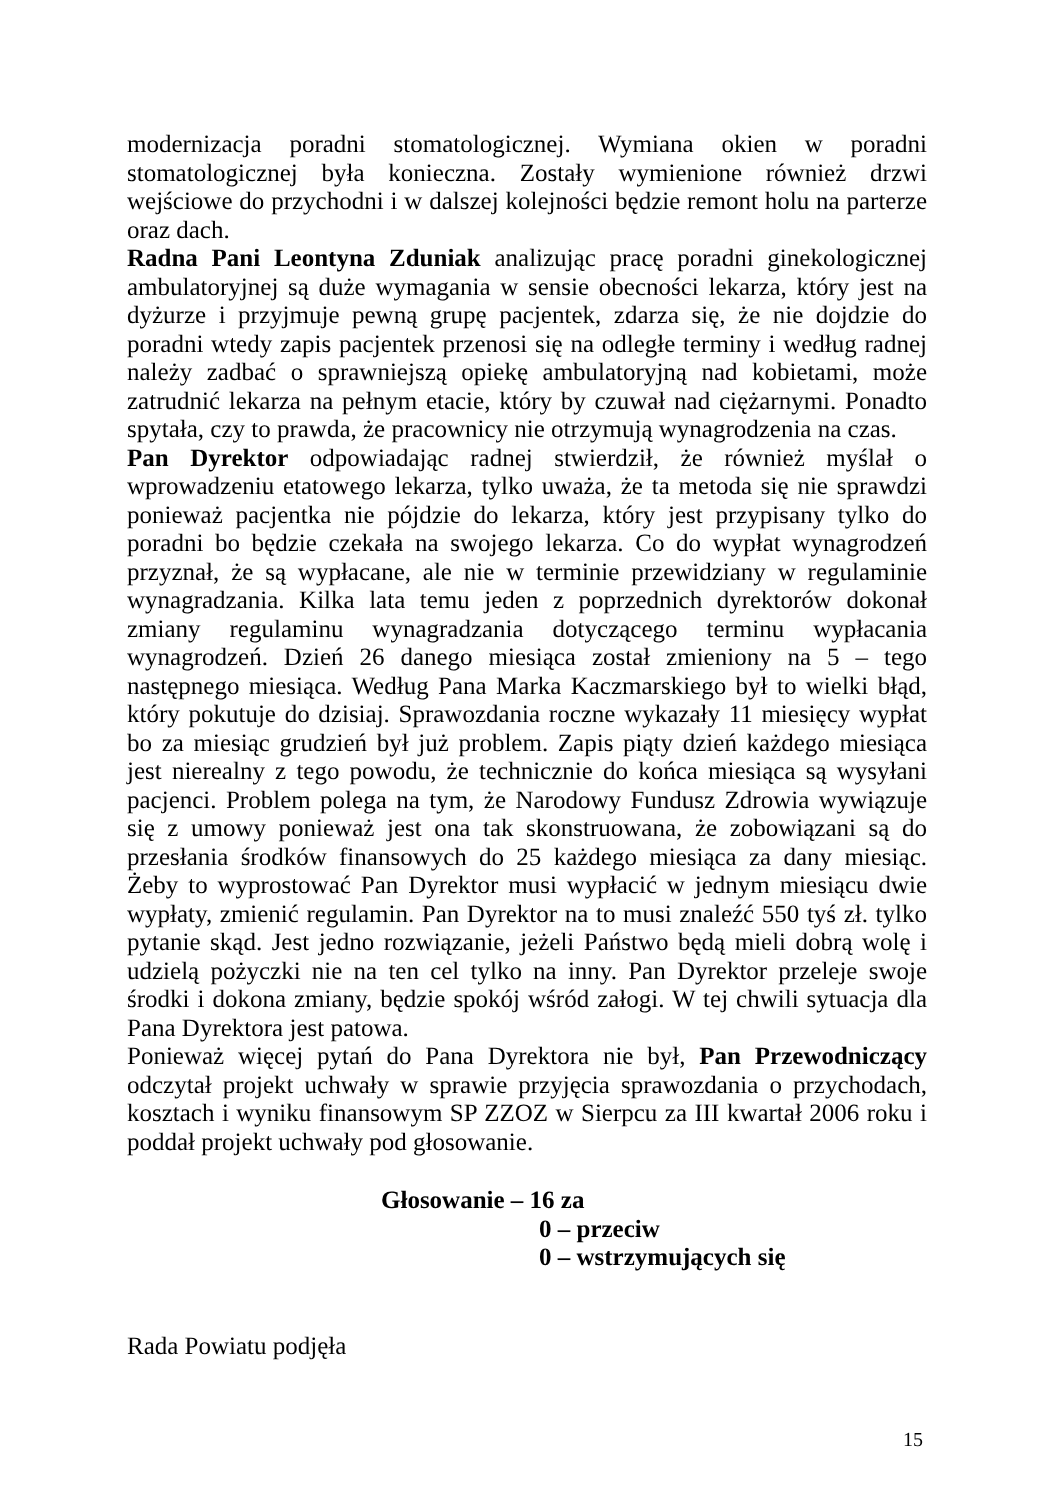modernizacja poradni stomatologicznej. Wymiana okien w poradni stomatologicznej była konieczna. Zostały wymienione również drzwi wejściowe do przychodni i w dalszej kolejności będzie remont holu na parterze oraz dach.
Radna Pani Leontyna Zduniak analizując pracę poradni ginekologicznej ambulatoryjnej są duże wymagania w sensie obecności lekarza, który jest na dyżurze i przyjmuje pewną grupę pacjentek, zdarza się, że nie dojdzie do poradni wtedy zapis pacjentek przenosi się na odległe terminy i według radnej należy zadbać o sprawniejszą opiekę ambulatoryjną nad kobietami, może zatrudnić lekarza na pełnym etacie, który by czuwał nad ciężarnymi. Ponadto spytała, czy to prawda, że pracownicy nie otrzymują wynagrodzenia na czas.
Pan Dyrektor odpowiadając radnej stwierdził, że również myślał o wprowadzeniu etatowego lekarza, tylko uważa, że ta metoda się nie sprawdzi ponieważ pacjentka nie pójdzie do lekarza, który jest przypisany tylko do poradni bo będzie czekała na swojego lekarza. Co do wypłat wynagrodzeń przyznał, że są wypłacane, ale nie w terminie przewidziany w regulaminie wynagradzania. Kilka lata temu jeden z poprzednich dyrektorów dokonał zmiany regulaminu wynagradzania dotyczącego terminu wypłacania wynagrodzeń. Dzień 26 danego miesiąca został zmieniony na 5 – tego następnego miesiąca. Według Pana Marka Kaczmarskiego był to wielki błąd, który pokutuje do dzisiaj. Sprawozdania roczne wykazały 11 miesięcy wypłat bo za miesiąc grudzień był już problem. Zapis piąty dzień każdego miesiąca jest nierealny z tego powodu, że technicznie do końca miesiąca są wysyłani pacjenci. Problem polega na tym, że Narodowy Fundusz Zdrowia wywiązuje się z umowy ponieważ jest ona tak skonstruowana, że zobowiązani są do przesłania środków finansowych do 25 każdego miesiąca za dany miesiąc. Żeby to wyprostować Pan Dyrektor musi wypłacić w jednym miesiącu dwie wypłaty, zmienić regulamin. Pan Dyrektor na to musi znaleźć 550 tyś zł. tylko pytanie skąd. Jest jedno rozwiązanie, jeżeli Państwo będą mieli dobrą wolę i udzielą pożyczki nie na ten cel tylko na inny. Pan Dyrektor przeleje swoje środki i dokona zmiany, będzie spokój wśród załogi. W tej chwili sytuacja dla Pana Dyrektora jest patowa.
Ponieważ więcej pytań do Pana Dyrektora nie był, Pan Przewodniczący odczytał projekt uchwały w sprawie przyjęcia sprawozdania o przychodach, kosztach i wyniku finansowym SP ZZOZ w Sierpcu za III kwartał 2006 roku i poddał projekt uchwały pod głosowanie.
Głosowanie – 16 za
0 – przeciw
0 – wstrzymujących się
Rada Powiatu podjęła
15